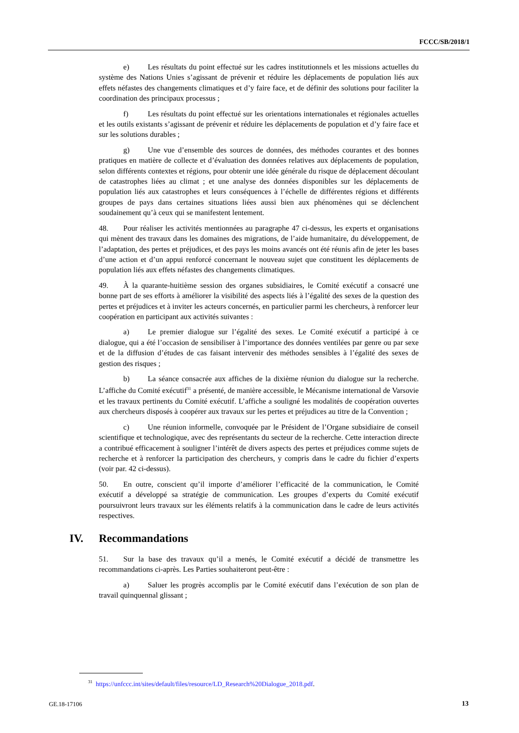FCCC/SB/2018/1
e) Les résultats du point effectué sur les cadres institutionnels et les missions actuelles du système des Nations Unies s’agissant de prévenir et réduire les déplacements de population liés aux effets néfastes des changements climatiques et d’y faire face, et de définir des solutions pour faciliter la coordination des principaux processus ;
f) Les résultats du point effectué sur les orientations internationales et régionales actuelles et les outils existants s’agissant de prévenir et réduire les déplacements de population et d’y faire face et sur les solutions durables ;
g) Une vue d’ensemble des sources de données, des méthodes courantes et des bonnes pratiques en matière de collecte et d’évaluation des données relatives aux déplacements de population, selon différents contextes et régions, pour obtenir une idée générale du risque de déplacement découlant de catastrophes liées au climat ; et une analyse des données disponibles sur les déplacements de population liés aux catastrophes et leurs conséquences à l’échelle de différentes régions et différents groupes de pays dans certaines situations liées aussi bien aux phénomènes qui se déclenchent soudainement qu’à ceux qui se manifestent lentement.
48. Pour réaliser les activités mentionnées au paragraphe 47 ci-dessus, les experts et organisations qui mènent des travaux dans les domaines des migrations, de l’aide humanitaire, du développement, de l’adaptation, des pertes et préjudices, et des pays les moins avancés ont été réunis afin de jeter les bases d’une action et d’un appui renforcé concernant le nouveau sujet que constituent les déplacements de population liés aux effets néfastes des changements climatiques.
49. À la quarante-huitième session des organes subsidiaires, le Comité exécutif a consacré une bonne part de ses efforts à améliorer la visibilité des aspects liés à l’égalité des sexes de la question des pertes et préjudices et à inviter les acteurs concernés, en particulier parmi les chercheurs, à renforcer leur coopération en participant aux activités suivantes :
a) Le premier dialogue sur l’égalité des sexes. Le Comité exécutif a participé à ce dialogue, qui a été l’occasion de sensibiliser à l’importance des données ventilées par genre ou par sexe et de la diffusion d’études de cas faisant intervenir des méthodes sensibles à l’égalité des sexes de gestion des risques ;
b) La séance consacrée aux affiches de la dixième réunion du dialogue sur la recherche. L’affiche du Comité exécutif<sup>31</sup> a présenté, de manière accessible, le Mécanisme international de Varsovie et les travaux pertinents du Comité exécutif. L’affiche a souligné les modalités de coopération ouvertes aux chercheurs disposés à coopérer aux travaux sur les pertes et préjudices au titre de la Convention ;
c) Une réunion informelle, convoquée par le Président de l’Organe subsidiaire de conseil scientifique et technologique, avec des représentants du secteur de la recherche. Cette interaction directe a contribué efficacement à souligner l’intérêt de divers aspects des pertes et préjudices comme sujets de recherche et à renforcer la participation des chercheurs, y compris dans le cadre du fichier d’experts (voir par. 42 ci-dessus).
50. En outre, conscient qu’il importe d’améliorer l’efficacité de la communication, le Comité exécutif a développé sa stratégie de communication. Les groupes d’experts du Comité exécutif poursuivront leurs travaux sur les éléments relatifs à la communication dans le cadre de leurs activités respectives.
IV. Recommandations
51. Sur la base des travaux qu’il a menés, le Comité exécutif a décidé de transmettre les recommandations ci-après. Les Parties souhaiteront peut-être :
a) Saluer les progrès accomplis par le Comité exécutif dans l’exécution de son plan de travail quinquennal glissant ;
<sup>31</sup> https://unfccc.int/sites/default/files/resource/LD_Research%20Dialogue_2018.pdf.
GE.18-17106 13